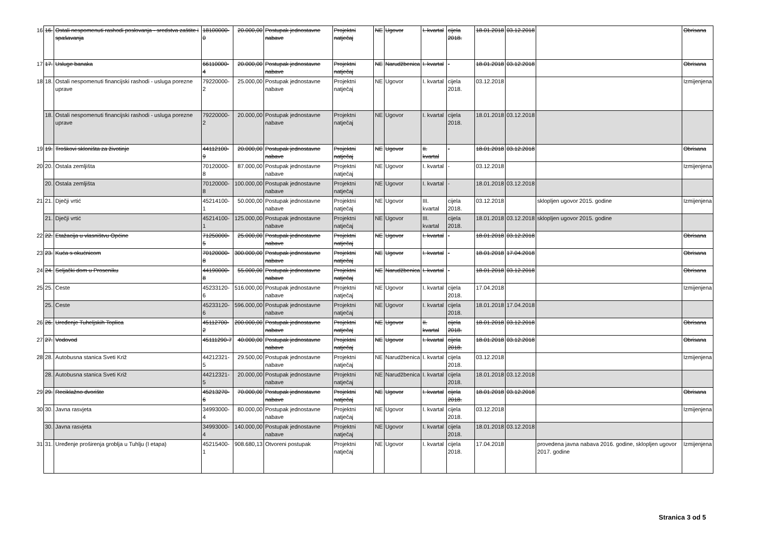| 16 | 16. | Ostali nespomenuti rashodi poslovanja - sredstva zaštite i spašavanja | 18100000-0 | 20.000,00 | Postupak jednostavne nabave | Projektni natječaj | NE | Ugovor | I. kvartal | cijela 2018. | 18.01.2018 | 03.12.2018 | | Obrisana |
| 17 | 17. | Usluge banaka | 66110000-4 | 20.000,00 | Postupak jednostavne nabave | Projektni natječaj | NE | Narudžbenica | I. kvartal | - | 18.01.2018 | 03.12.2018 | | Obrisana |
| 18 | 18. | Ostali nespomenuti financijski rashodi - usluga porezne uprave | 79220000-2 | 25.000,00 | Postupak jednostavne nabave | Projektni natječaj | NE | Ugovor | I. kvartal | cijela 2018. | 03.12.2018 | | | Izmijenjena |
| | 18. | Ostali nespomenuti financijski rashodi - usluga porezne uprave | 79220000-2 | 20.000,00 | Postupak jednostavne nabave | Projektni natječaj | NE | Ugovor | I. kvartal | cijela 2018. | 18.01.2018 | 03.12.2018 | | |
| 19 | 19. | Troškovi skloništa za životinje | 44112100-9 | 20.000,00 | Postupak jednostavne nabave | Projektni natječaj | NE | Ugovor | II. kvartal | - | 18.01.2018 | 03.12.2018 | | Obrisana |
| 20 | 20. | Ostala zemljišta | 70120000-8 | 87.000,00 | Postupak jednostavne nabave | Projektni natječaj | NE | Ugovor | I. kvartal | - | 03.12.2018 | | | Izmijenjena |
| | 20. | Ostala zemljišta | 70120000-8 | 100.000,00 | Postupak jednostavne nabave | Projektni natječaj | NE | Ugovor | I. kvartal | - | 18.01.2018 | 03.12.2018 | | |
| 21 | 21. | Dječji vrtić | 45214100-1 | 50.000,00 | Postupak jednostavne nabave | Projektni natječaj | NE | Ugovor | III. kvartal | cijela 2018. | 03.12.2018 | | sklopljen ugovor 2015. godine | Izmijenjena |
| | 21. | Dječji vrtić | 45214100-1 | 125.000,00 | Postupak jednostavne nabave | Projektni natječaj | NE | Ugovor | III. kvartal | cijela 2018. | 18.01.2018 | 03.12.2018 | sklopljen ugovor 2015. godine | |
| 22 | 22. | Etažacija u vlasništvu Općine | 71250000-5 | 25.000,00 | Postupak jednostavne nabave | Projektni natječaj | NE | Ugovor | I. kvartal | - | 18.01.2018 | 03.12.2018 | | Obrisana |
| 23 | 23. | Kuća s okućnicom | 70120000-8 | 300.000,00 | Postupak jednostavne nabave | Projektni natječaj | NE | Ugovor | I. kvartal | - | 18.01.2018 | 17.04.2018 | | Obrisana |
| 24 | 24. | Seljački dom u Proseniku | 44190000-8 | 55.000,00 | Postupak jednostavne nabave | Projektni natječaj | NE | Narudžbenica | I. kvartal | - | 18.01.2018 | 03.12.2018 | | Obrisana |
| 25 | 25. | Ceste | 45233120-6 | 516.000,00 | Postupak jednostavne nabave | Projektni natječaj | NE | Ugovor | I. kvartal | cijela 2018. | 17.04.2018 | | | Izmijenjena |
| | 25. | Ceste | 45233120-6 | 596.000,00 | Postupak jednostavne nabave | Projektni natječaj | NE | Ugovor | I. kvartal | cijela 2018. | 18.01.2018 | 17.04.2018 | | |
| 26 | 26. | Uređenje Tuheljskih Toplica | 45112700-2 | 200.000,00 | Postupak jednostavne nabave | Projektni natječaj | NE | Ugovor | II. kvartal | cijela 2018. | 18.01.2018 | 03.12.2018 | | Obrisana |
| 27 | 27. | Vodovod | 45111290-7 | 40.000,00 | Postupak jednostavne nabave | Projektni natječaj | NE | Ugovor | I. kvartal | cijela 2018. | 18.01.2018 | 03.12.2018 | | Obrisana |
| 28 | 28. | Autobusna stanica Sveti Križ | 44212321-5 | 29.500,00 | Postupak jednostavne nabave | Projektni natječaj | NE | Narudžbenica | I. kvartal | cijela 2018. | 03.12.2018 | | | Izmijenjena |
| | 28. | Autobusna stanica Sveti Križ | 44212321-5 | 20.000,00 | Postupak jednostavne nabave | Projektni natječaj | NE | Narudžbenica | I. kvartal | cijela 2018. | 18.01.2018 | 03.12.2018 | | |
| 29 | 29. | Reciklažno dvorište | 45213270-6 | 70.000,00 | Postupak jednostavne nabave | Projektni natječaj | NE | Ugovor | I. kvartal | cijela 2018. | 18.01.2018 | 03.12.2018 | | Obrisana |
| 30 | 30. | Javna rasvjeta | 34993000-4 | 80.000,00 | Postupak jednostavne nabave | Projektni natječaj | NE | Ugovor | I. kvartal | cijela 2018. | 03.12.2018 | | | Izmijenjena |
| | 30. | Javna rasvjeta | 34993000-4 | 140.000,00 | Postupak jednostavne nabave | Projektni natječaj | NE | Ugovor | I. kvartal | cijela 2018. | 18.01.2018 | 03.12.2018 | | |
| 31 | 31. | Uređenje proširenja groblja u Tuhlju (I etapa) | 45215400-1 | 908.680,13 | Otvoreni postupak | Projektni natječaj | NE | Ugovor | I. kvartal | cijela 2018. | 17.04.2018 | | provedena javna nabava 2016. godine, sklopljen ugovor 2017. godine | Izmijenjena |
Stranica 3 od 5